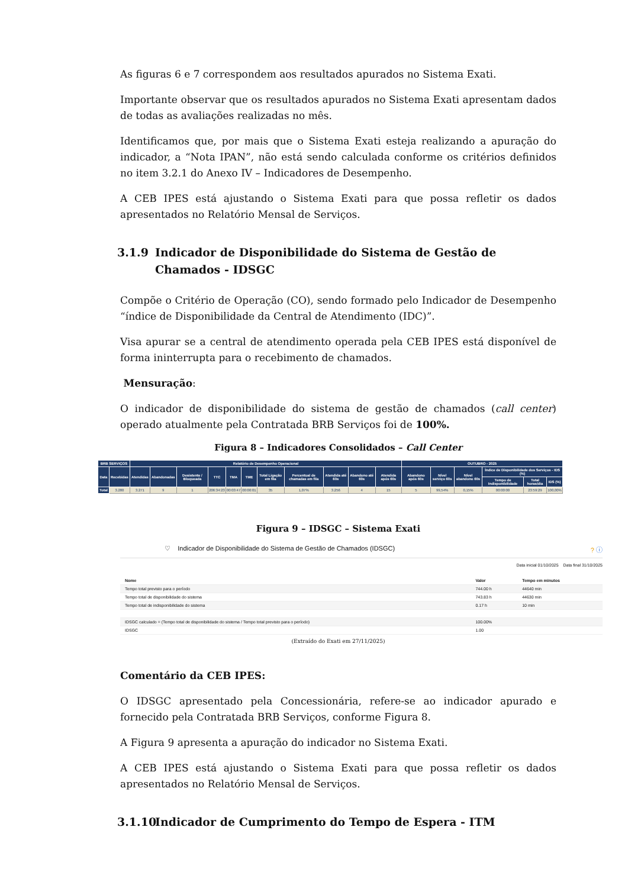As figuras 6 e 7 correspondem aos resultados apurados no Sistema Exati.
Importante observar que os resultados apurados no Sistema Exati apresentam dados de todas as avaliações realizadas no mês.
Identificamos que, por mais que o Sistema Exati esteja realizando a apuração do indicador, a “Nota IPAN”, não está sendo calculada conforme os critérios definidos no item 3.2.1 do Anexo IV – Indicadores de Desempenho.
A CEB IPES está ajustando o Sistema Exati para que possa refletir os dados apresentados no Relatório Mensal de Serviços.
3.1.9 Indicador de Disponibilidade do Sistema de Gestão de Chamados - IDSGC
Compõe o Critério de Operação (CO), sendo formado pelo Indicador de Desempenho “índice de Disponibilidade da Central de Atendimento (IDC)”.
Visa apurar se a central de atendimento operada pela CEB IPES está disponível de forma ininterrupta para o recebimento de chamados.
Mensuração:
O indicador de disponibilidade do sistema de gestão de chamados (call center) operado atualmente pela Contratada BRB Serviços foi de 100%.
Figura 8 – Indicadores Consolidados – Call Center
| BRB SERVIÇOS | | Relatório de Desempenho Operacional | | | | | | | | | | | OUTUBRO - 2025 | | | | | |
| --- | --- | --- | --- | --- | --- | --- | --- | --- | --- | --- | --- | --- | --- | --- | --- | --- | --- | --- |
| Data | Recebidas | Atendidas | Abandonadas | Desistente / Bloqueada | TTC | TMA | TME | Total Ligação em fila | Percentual de chamadas em fila | Atendida até 60s | Abandono até 60s | Atendida após 60s | Abandono após 60s | Nível serviço 60s | Nível abandono 60s | Índice de Disponibilidade dos Serviços - IDS (%) | | |
| | | | | | | | | | | | | | | | | Tempo de Indisponibilidade | Total horas/dia | IDS (%) |
| Total | 3.280 | 3.271 | 9 | 1 | 206:34:23 | 00:03:47 | 00:00:01 | 35 | 1,07% | 3.256 | 4 | 15 | 5 | 99,54% | 0,15% | 00:00:00 | 23:59:29 | 100,00% |
Figura 9 – IDSGC – Sistema Exati
♡ Indicador de Disponibilidade do Sistema de Gestão de Chamados (IDSGC)? ⓘ
Data inicial 01/10/2025 Data final 31/10/2025
| Nome | Valor | Tempo em minutos |
| --- | --- | --- |
| Tempo total previsto para o período | 744.00 h | 44640 min |
| Tempo total de disponibilidade do sistema | 743.83 h | 44630 min |
| Tempo total de indisponibilidade do sistema | 0.17 h | 10 min |
| IDSGC calculado = (Tempo total de disponibilidade do sistema / Tempo total previsto para o período) | 100.00% | |
| IDSGC | 1.00 | |
(Extraído do Exati em 27/11/2025)
Comentário da CEB IPES:
O IDSGC apresentado pela Concessionária, refere-se ao indicador apurado e fornecido pela Contratada BRB Serviços, conforme Figura 8.
A Figura 9 apresenta a apuração do indicador no Sistema Exati.
A CEB IPES está ajustando o Sistema Exati para que possa refletir os dados apresentados no Relatório Mensal de Serviços.
3.1.10 Indicador de Cumprimento do Tempo de Espera - ITM